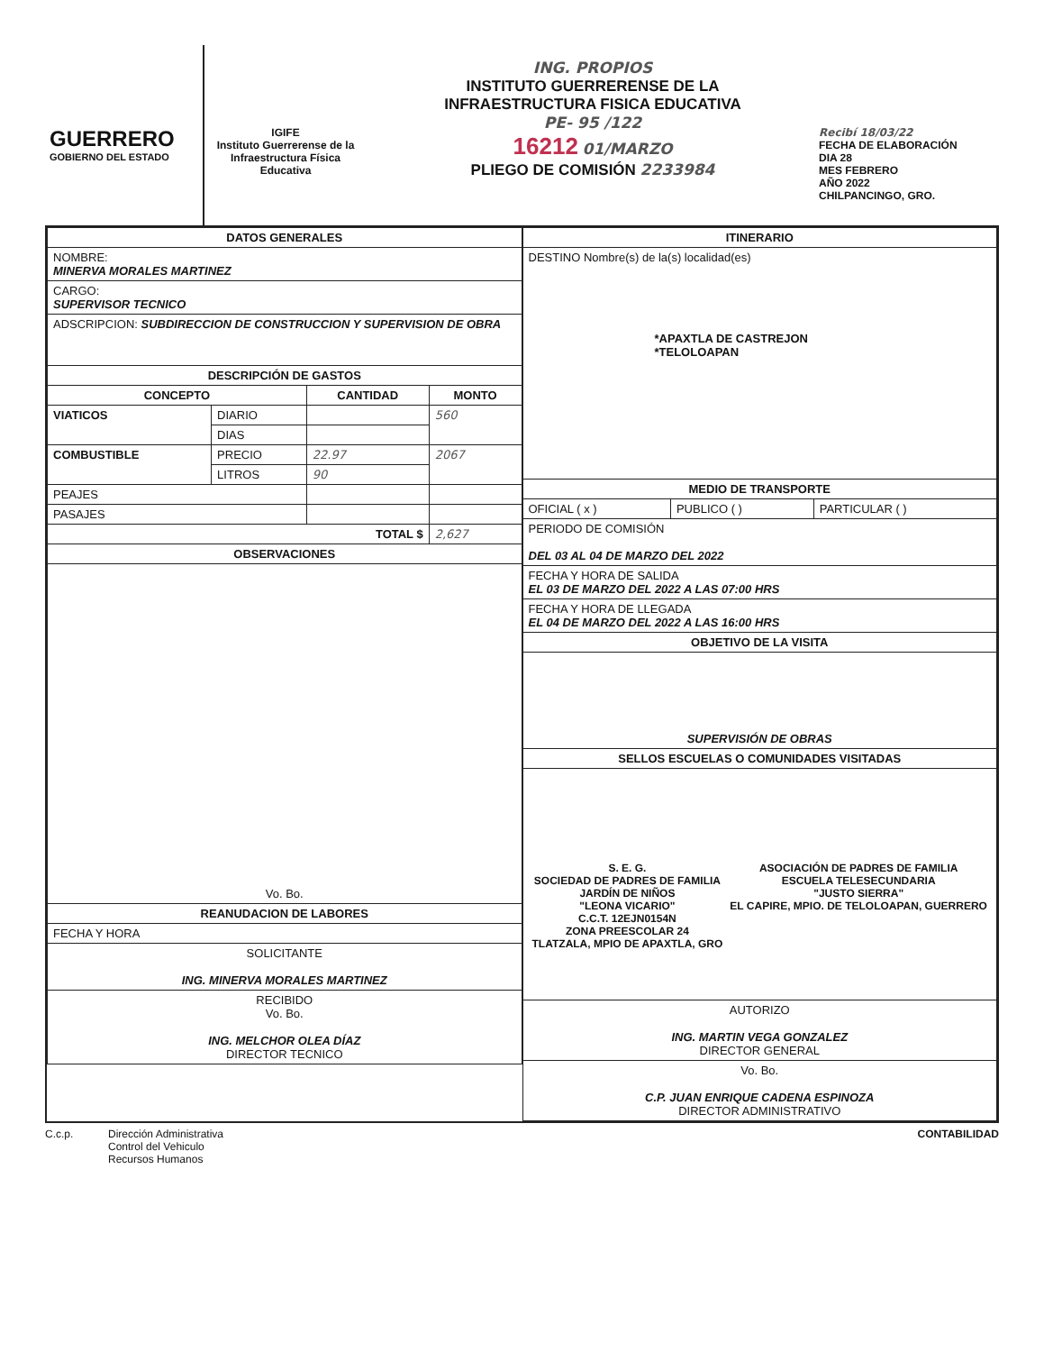GUERRERO
GOBIERNO DEL ESTADO
IGIFE
Instituto Guerrerense de la Infraestructura Física Educativa
ING. PROPIOS
INSTITUTO GUERRERENSE DE LA
INFRAESTRUCTURA FISICA EDUCATIVA
PE- 95 /122
16212 01/MARZO
PLIEGO DE COMISIÓN 2233984
Recibí 18/03/22
FECHA DE ELABORACIÓN
DIA 28
MES FEBRERO
AÑO 2022
CHILPANCINGO, GRO.
| DATOS GENERALES | | | |
| --- | --- | --- | --- |
| NOMBRE: MINERVA MORALES MARTINEZ | | | |
| CARGO: SUPERVISOR TECNICO | | | |
| ADSCRIPCION: SUBDIRECCION DE CONSTRUCCION Y SUPERVISION DE OBRA | | | |
| DESCRIPCIÓN DE GASTOS | | | |
| CONCEPTO | | CANTIDAD | MONTO |
| VIATICOS | DIARIO | | 560 |
| | DIAS | | |
| COMBUSTIBLE | PRECIO | 22.97 | 2067 |
| | LITROS | 90 | |
| PEAJES | | | |
| PASAJES | | | |
| TOTAL $ | | | 2,627 |
| OBSERVACIONES | | | |
| Vo. Bo. | | | |
| REANUDACION DE LABORES | | | |
| FECHA Y HORA | | | |
| SOLICITANTE ING. MINERVA MORALES MARTINEZ | | | |
| RECIBIDO Vo. Bo. ING. MELCHOR OLEA DÍAZ DIRECTOR TECNICO | | | |
| ITINERARIO | | |
| --- | --- | --- |
| DESTINO Nombre(s) de la(s) localidad(es) *APAXTLA DE CASTREJON *TELOLOAPAN | | |
| MEDIO DE TRANSPORTE | | |
| OFICIAL ( x ) | PUBLICO ( ) | PARTICULAR ( ) |
| PERIODO DE COMISIÓN DEL 03 AL 04 DE MARZO DEL 2022 | | |
| FECHA Y HORA DE SALIDA EL 03 DE MARZO DEL 2022 A LAS 07:00 HRS | | |
| FECHA Y HORA DE LLEGADA EL 04 DE MARZO DEL 2022 A LAS 16:00 HRS | | |
| OBJETIVO DE LA VISITA | | |
| SUPERVISIÓN DE OBRAS | | |
| SELLOS ESCUELAS O COMUNIDADES VISITADAS | | |
| S. E. G. SOCIEDAD DE PADRES DE FAMILIA JARDÍN DE NIÑOS "LEONA VICARIO" C.C.T. 12EJN0154N ZONA PREESCOLAR 24 TLATZALA, MPIO DE APAXTLA, GRO ASOCIACIÓN DE PADRES DE FAMILIA ESCUELA TELESECUNDARIA "JUSTO SIERRA" EL CAPIRE, MPIO. DE TELOLOAPAN, GUERRERO | | |
| AUTORIZO ING. MARTIN VEGA GONZALEZ DIRECTOR GENERAL | | |
| Vo. Bo. C.P. JUAN ENRIQUE CADENA ESPINOZA DIRECTOR ADMINISTRATIVO | | |
C.c.p. Dirección Administrativa
Control del Vehiculo
Recursos Humanos
CONTABILIDAD